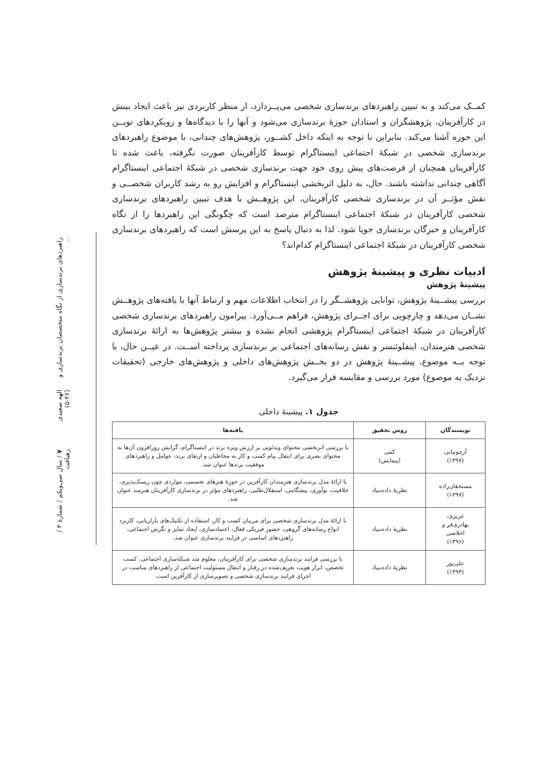کمــک می‌کند و به تبیین راهبردهای برندسازی شخصی می‌پــردازد، از منظر کاربردی نیز باعث ایجاد بینش در کارآفرینان، پژوهشگران و استادان حوزهٔ برندسازی می‌شود و آنها را با دیدگاه‌ها و رویکردهای نویــن این حوزه آشنا می‌کند. بنابراین با توجه به اینکه داخل کشــور، پژوهش‌های چندانی، با موضوع راهبردهای برندسازی شخصی در شبکهٔ اجتماعی اینستاگرام توسط کارآفرینان صورت نگرفته، باعث شده تا کارآفرینان همچنان از فرصت‌های پیش روی خود جهت برندسازی شخصی در شبکهٔ اجتماعی اینستاگرام آگاهی چندانی نداشته باشند. حال، به دلیل اثربخشی اینستاگرام و افزایش رو به رشد کاربران شخصــی و نقش مؤثــر آن در برندسازی شخصی کارآفرینان، این پژوهــش با هدف تبیین راهبردهای برندسازی شخصی کارآفرینان در شبکهٔ اجتماعی اینستاگرام مترصد است که چگونگی این راهبردها را از نگاه کارآفرینان و خبرگان برندسازی جویا شود. لذا به دنبال پاسخ به این پرسش است که راهبردهای برندسازی شخصی کارآفرینان در شبکهٔ اجتماعی اینستاگرام کدام‌اند؟
ادبیات نظری و پیشینهٔ پژوهش
پیشینهٔ پژوهش
بررسی پیشــینهٔ پژوهش، توانایی پژوهشــگر را در انتخاب اطلاعات مهم و ارتباط آنها با یافته‌های پژوهــش نشــان می‌دهد و چارچوبی برای اجــرای پژوهش، فراهم مــی‌آورد. پیرامون راهبردهای برندسازی شخصی کارآفرینان در شبکهٔ اجتماعی اینستاگرام پژوهشی انجام نشده و بیشتر پژوهش‌ها به ارائهٔ برندسازی شخصی هنرمندان، اینفلوئنسر و نقش رسانه‌های اجتماعی بر برندسازی پرداخته اســت. در عیــن حال، با توجه بــه موضوع، پیشــینهٔ پژوهش در دو بخــش پژوهش‌های داخلی و پژوهش‌های خارجی (تحقیقات نزدیک به موضوع) مورد بررسی و مقایسه قرار می‌گیرد.
جدول ۱. پیشینهٔ داخلی
| نویسندگان | روش تحقیق | یافته‌ها |
| --- | --- | --- |
| آرچونیانی (۱۳۹۷) | کمی (پیمایش) | با بررسی اثربخشی محتوای ویدئویی بر ارزش ویژه برند در اینستاگرام، گرایش روزافزون آن‌ها به محتوای بصری برای انتقال پیام کسب و کار به مخاطبان و ارتقای برند، عوامل و راهبردهای موفقیت برندها عنوان شد. |
| مستحقان‌زاده (۱۳۹۷) | نظریهٔ داده‌بنیاد | با ارائهٔ مدل برندسازی هنرمندان کارآفرین در حوزهٔ هنرهای تجسمی، مواردی چون ریسک‌پذیری، خلاقیت، نوآوری، پیشگامی، استقلال‌طلبی، راهبردهای مؤثر در برندسازی کارآفرینان هنرمند عنوان شد. |
| عزیزی، بهادری‌فر و اخلاصی (۱۳۹۶) | نظریهٔ داده‌بنیاد | با ارائهٔ مدل برندسازی شخصی برای مربیان کسب و کار، استفاده از تکنیک‌های بازاریابی، کاربرد انواع رسانه‌های گروهی، حضور فیزیکی فعال، اعتمادسازی، ایجاد تمایز و نگرش اجتماعی، راهبردهای اساسی در فرایند برندسازی عنوان شد. |
| علی‌پور (۱۳۹۳) | نظریهٔ داده‌بنیاد | با بررسی فرایند برندسازی شخصی برای کارآفرینان، معلوم شد شبکه‌سازی اجتماعی، کسب تخصص، ابراز هویت تعریف‌شده در رفتار و انتقال مسئولیت اجتماعی از راهبردهای مناسب در اجرای فرایند برندسازی شخصی و تصویرسازی از کارآفرین است. |
راهبردهای برندسازی از نگاه متخصصان برندسازی و ... الهه سعیدی (۲۶-۵) ۷ / سال سی‌ویکم / شمارهٔ ۳ / رهیافت